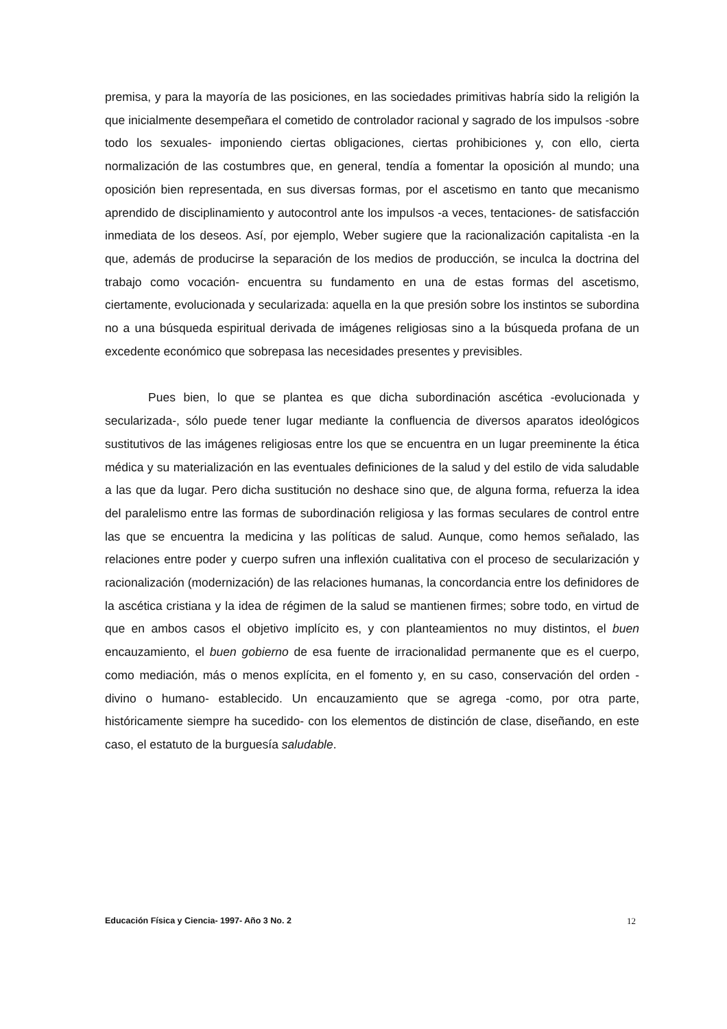premisa, y para la mayoría de las posiciones, en las sociedades primitivas habría sido la religión la que inicialmente desempeñara el cometido de controlador racional y sagrado de los impulsos -sobre todo los sexuales- imponiendo ciertas obligaciones, ciertas prohibiciones y, con ello, cierta normalización de las costumbres que, en general, tendía a fomentar la oposición al mundo; una oposición bien representada, en sus diversas formas, por el ascetismo en tanto que mecanismo aprendido de disciplinamiento y autocontrol ante los impulsos -a veces, tentaciones- de satisfacción inmediata de los deseos. Así, por ejemplo, Weber sugiere que la racionalización capitalista -en la que, además de producirse la separación de los medios de producción, se inculca la doctrina del trabajo como vocación- encuentra su fundamento en una de estas formas del ascetismo, ciertamente, evolucionada y secularizada: aquella en la que presión sobre los instintos se subordina no a una búsqueda espiritual derivada de imágenes religiosas sino a la búsqueda profana de un excedente económico que sobrepasa las necesidades presentes y previsibles.
Pues bien, lo que se plantea es que dicha subordinación ascética -evolucionada y secularizada-, sólo puede tener lugar mediante la confluencia de diversos aparatos ideológicos sustitutivos de las imágenes religiosas entre los que se encuentra en un lugar preeminente la ética médica y su materialización en las eventuales definiciones de la salud y del estilo de vida saludable a las que da lugar. Pero dicha sustitución no deshace sino que, de alguna forma, refuerza la idea del paralelismo entre las formas de subordinación religiosa y las formas seculares de control entre las que se encuentra la medicina y las políticas de salud. Aunque, como hemos señalado, las relaciones entre poder y cuerpo sufren una inflexión cualitativa con el proceso de secularización y racionalización (modernización) de las relaciones humanas, la concordancia entre los definidores de la ascética cristiana y la idea de régimen de la salud se mantienen firmes; sobre todo, en virtud de que en ambos casos el objetivo implícito es, y con planteamientos no muy distintos, el buen encauzamiento, el buen gobierno de esa fuente de irracionalidad permanente que es el cuerpo, como mediación, más o menos explícita, en el fomento y, en su caso, conservación del orden -divino o humano- establecido. Un encauzamiento que se agrega -como, por otra parte, históricamente siempre ha sucedido- con los elementos de distinción de clase, diseñando, en este caso, el estatuto de la burguesía saludable.
Educación Física y Ciencia- 1997- Año 3 No. 2 12